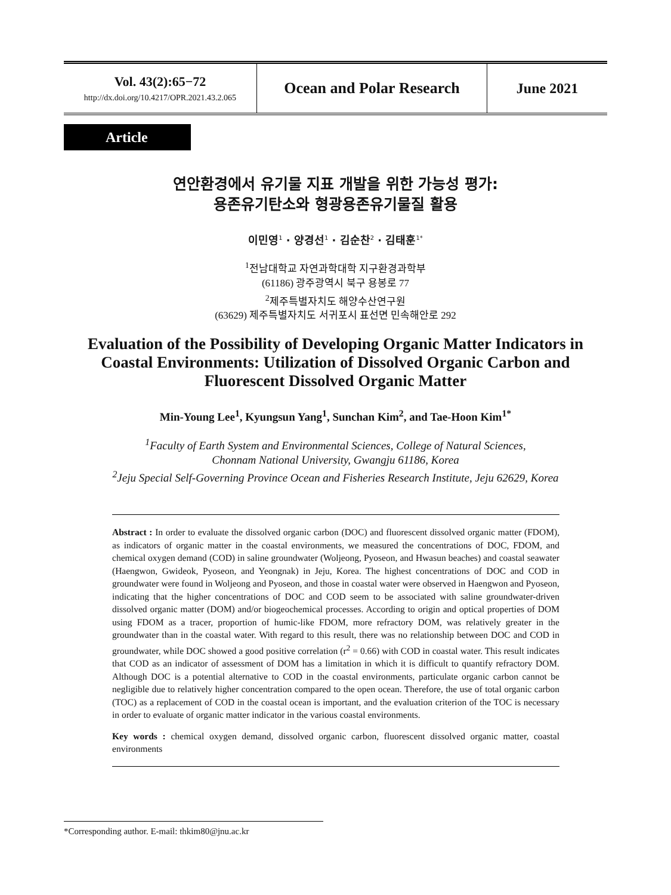Vol. 43(2):65−72
http://dx.doi.org/10.4217/OPR.2021.43.2.065
Ocean and Polar Research June 2021
Article
연안환경에서 유기물 지표 개발을 위한 가능성 평가:
용존유기탄소와 형광용존유기물질 활용
이민영<sup>1</sup> · 양경선<sup>1</sup> · 김순찬<sup>2</sup> · 김태훈<sup>1*</sup>
<sup>1</sup> 전남대학교 자연과학대학 지구환경과학부
(61186) 광주광역시 북구 용봉로 77
<sup>2</sup> 제주특별자치도 해양수산연구원
(63629) 제주특별자치도 서귀포시 표선면 민속해안로 292
Evaluation of the Possibility of Developing Organic Matter Indicators in Coastal Environments: Utilization of Dissolved Organic Carbon and Fluorescent Dissolved Organic Matter
Min-Young Lee<sup>1</sup>, Kyungsun Yang<sup>1</sup>, Sunchan Kim<sup>2</sup>, and Tae-Hoon Kim<sup>1*</sup>
<sup>1</sup> Faculty of Earth System and Environmental Sciences, College of Natural Sciences,
Chonnam National University, Gwangju 61186, Korea
<sup>2</sup> Jeju Special Self-Governing Province Ocean and Fisheries Research Institute, Jeju 62629, Korea
Abstract : In order to evaluate the dissolved organic carbon (DOC) and fluorescent dissolved organic matter (FDOM), as indicators of organic matter in the coastal environments, we measured the concentrations of DOC, FDOM, and chemical oxygen demand (COD) in saline groundwater (Woljeong, Pyoseon, and Hwasun beaches) and coastal seawater (Haengwon, Gwideok, Pyoseon, and Yeongnak) in Jeju, Korea. The highest concentrations of DOC and COD in groundwater were found in Woljeong and Pyoseon, and those in coastal water were observed in Haengwon and Pyoseon, indicating that the higher concentrations of DOC and COD seem to be associated with saline groundwater-driven dissolved organic matter (DOM) and/or biogeochemical processes. According to origin and optical properties of DOM using FDOM as a tracer, proportion of humic-like FDOM, more refractory DOM, was relatively greater in the groundwater than in the coastal water. With regard to this result, there was no relationship between DOC and COD in groundwater, while DOC showed a good positive correlation (r<sup>2</sup> = 0.66) with COD in coastal water. This result indicates that COD as an indicator of assessment of DOM has a limitation in which it is difficult to quantify refractory DOM. Although DOC is a potential alternative to COD in the coastal environments, particulate organic carbon cannot be negligible due to relatively higher concentration compared to the open ocean. Therefore, the use of total organic carbon (TOC) as a replacement of COD in the coastal ocean is important, and the evaluation criterion of the TOC is necessary in order to evaluate of organic matter indicator in the various coastal environments.
Key words : chemical oxygen demand, dissolved organic carbon, fluorescent dissolved organic matter, coastal environments
*Corresponding author. E-mail: thkim80@jnu.ac.kr